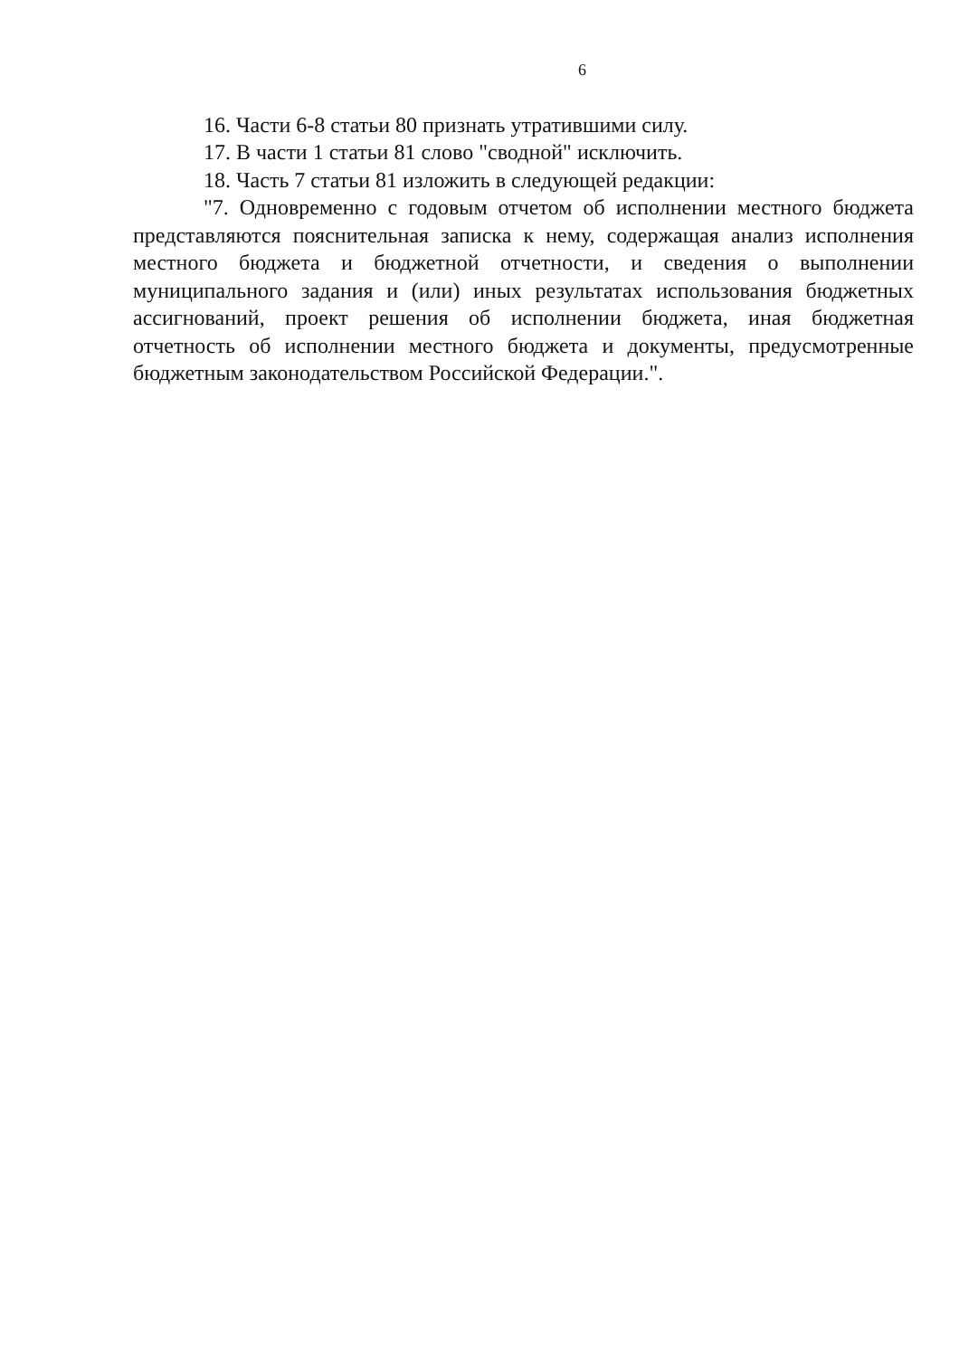6
16. Части 6-8 статьи 80 признать утратившими силу.
17. В части 1 статьи 81 слово "сводной" исключить.
18. Часть 7 статьи 81 изложить в следующей редакции:
"7. Одновременно с годовым отчетом об исполнении местного бюджета представляются пояснительная записка к нему, содержащая анализ исполнения местного бюджета и бюджетной отчетности, и сведения о выполнении муниципального задания и (или) иных результатах использования бюджетных ассигнований, проект решения об исполнении бюджета, иная бюджетная отчетность об исполнении местного бюджета и документы, предусмотренные бюджетным законодательством Российской Федерации.".